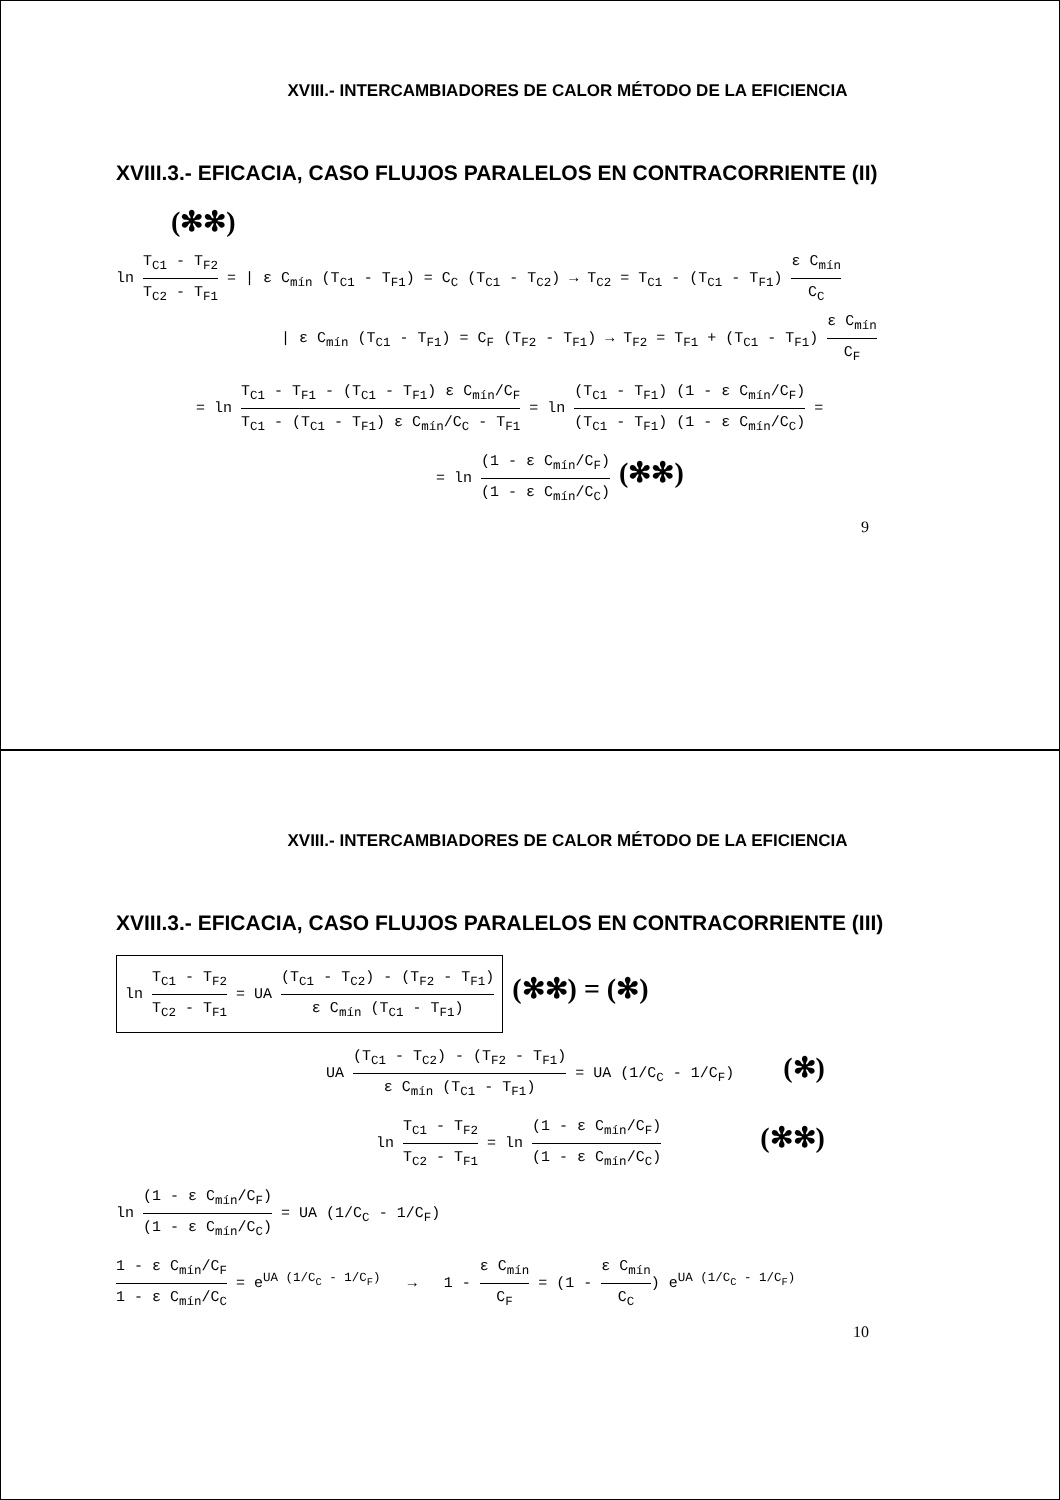XVIII.- INTERCAMBIADORES DE CALOR MÉTODO DE LA EFICIENCIA
XVIII.3.- EFICACIA, CASO FLUJOS PARALELOS EN CONTRACORRIENTE (II)
(✻✻)
ln T<sub>C1</sub> - T<sub>F2</sub> T<sub>C2</sub> - T<sub>F1</sub> = | ε C<sub>mín</sub> (T<sub>C1</sub> - T<sub>F1</sub>) = C<sub>C</sub> (T<sub>C1</sub> - T<sub>C2</sub>) → T<sub>C2</sub> = T<sub>C1</sub> - (T<sub>C1</sub> - T<sub>F1</sub>) ε C<sub>mín</sub> C<sub>C</sub>
| ε C<sub>mín</sub> (T<sub>C1</sub> - T<sub>F1</sub>) = C<sub>F</sub> (T<sub>F2</sub> - T<sub>F1</sub>) → T<sub>F2</sub> = T<sub>F1</sub> + (T<sub>C1</sub> - T<sub>F1</sub>) ε C<sub>mín</sub> C<sub>F</sub>
= ln T<sub>C1</sub> - T<sub>F1</sub> - (T<sub>C1</sub> - T<sub>F1</sub>) ε C<sub>mín</sub>/C<sub>F</sub> T<sub>C1</sub> - (T<sub>C1</sub> - T<sub>F1</sub>) ε C<sub>mín</sub>/C<sub>C</sub> - T<sub>F1</sub> = ln (T<sub>C1</sub> - T<sub>F1</sub>) (1 - ε C<sub>mín</sub>/C<sub>F</sub>) (T<sub>C1</sub> - T<sub>F1</sub>) (1 - ε C<sub>mín</sub>/C<sub>C</sub>) =
= ln (1 - ε C<sub>mín</sub>/C<sub>F</sub>) (1 - ε C<sub>mín</sub>/C<sub>C</sub>) (✻✻)
9
XVIII.- INTERCAMBIADORES DE CALOR MÉTODO DE LA EFICIENCIA
XVIII.3.- EFICACIA, CASO FLUJOS PARALELOS EN CONTRACORRIENTE (III)
ln T<sub>C1</sub> - T<sub>F2</sub> T<sub>C2</sub> - T<sub>F1</sub> = UA (T<sub>C1</sub> - T<sub>C2</sub>) - (T<sub>F2</sub> - T<sub>F1</sub>) ε C<sub>mín</sub> (T<sub>C1</sub> - T<sub>F1</sub>) (✻✻) = (✻)
UA (T<sub>C1</sub> - T<sub>C2</sub>) - (T<sub>F2</sub> - T<sub>F1</sub>) ε C<sub>mín</sub> (T<sub>C1</sub> - T<sub>F1</sub>) = UA (1/C<sub>C</sub> - 1/C<sub>F</sub>) (✻)
ln T<sub>C1</sub> - T<sub>F2</sub> T<sub>C2</sub> - T<sub>F1</sub> = ln (1 - ε C<sub>mín</sub>/C<sub>F</sub>) (1 - ε C<sub>mín</sub>/C<sub>C</sub>) (✻✻)
ln (1 - ε C<sub>mín</sub>/C<sub>F</sub>) (1 - ε C<sub>mín</sub>/C<sub>C</sub>) = UA (1/C<sub>C</sub> - 1/C<sub>F</sub>)
1 - ε C<sub>mín</sub>/C<sub>F</sub> 1 - ε C<sub>mín</sub>/C<sub>C</sub> = e<sup>UA (1/C<sub>C</sub> - 1/C<sub>F</sub>)</sup> → 1 - ε C<sub>mín</sub> C<sub>F</sub> = (1 - ε C<sub>mín</sub> C<sub>C</sub>) e<sup>UA (1/C<sub>C</sub> - 1/C<sub>F</sub>)</sup>
10